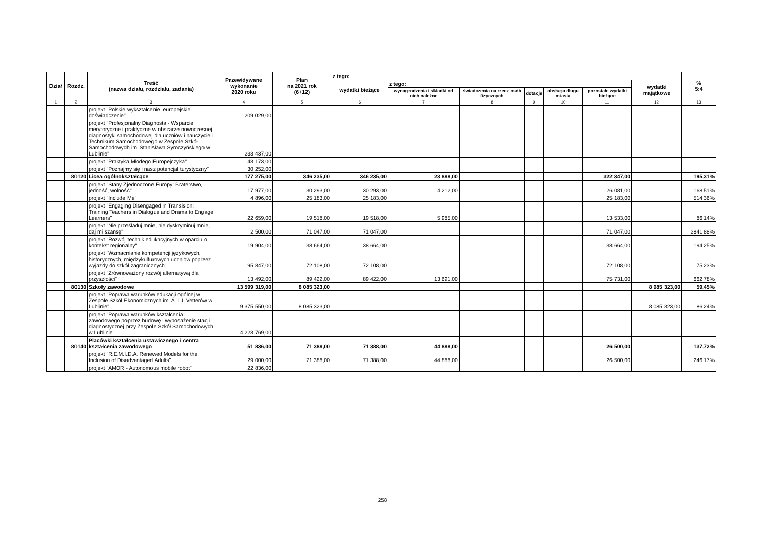| Dział | Rozdz. | Treść (nazwa działu, rozdziału, zadania) | Przewidywane wykonanie 2020 roku | Plan na 2021 rok (6+12) | z tego: | | | | | | | % 5:4 |
| --- | --- | --- | --- | --- | --- | --- | --- | --- | --- | --- | --- | --- |
| | | | | | wydatki bieżące | z tego: | | | | | wydatki majątkowe | |
| | | | | | | wynagrodzenia i składki od nich należne | świadczenia na rzecz osób fizycznych | dotacje | obsługa długu miasta | pozostałe wydatki bieżące | | |
| 1 | 2 | 3 | 4 | 5 | 6 | 7 | 8 | 9 | 10 | 11 | 12 | 13 |
| | | projekt "Polskie wykształcenie, europejskie doświadczenie" | 209 029,00 | | | | | | | | | |
| | | projekt "Profesjonalny Diagnosta - Wsparcie merytoryczne i praktyczne w obszarze nowoczesnej diagnostyki samochodowej dla uczniów i nauczycieli Technikum Samochodowego w Zespole Szkół Samochodowych im. Stanisława Syroczyńskiego w Lublinie" | 233 437,00 | | | | | | | | | |
| | | projekt "Praktyka Młodego Europejczyka" | 43 173,00 | | | | | | | | | |
| | | projekt "Poznajmy się i nasz potencjał turystyczny" | 30 252,00 | | | | | | | | | |
| | 80120 | Licea ogólnokształcące | 177 275,00 | 346 235,00 | 346 235,00 | 23 888,00 | | | | 322 347,00 | | 195,31% |
| | | projekt "Stany Zjednoczone Europy: Braterstwo, jedność, wolność" | 17 977,00 | 30 293,00 | 30 293,00 | 4 212,00 | | | | 26 081,00 | | 168,51% |
| | | projekt "Include Me" | 4 896,00 | 25 183,00 | 25 183,00 | | | | | 25 183,00 | | 514,36% |
| | | projekt "Engaging Disengaged in Transision: Training Teachers in Dialogue and Drama to Engage Learners" | 22 659,00 | 19 518,00 | 19 518,00 | 5 985,00 | | | | 13 533,00 | | 86,14% |
| | | projekt "Nie prześladuj mnie, nie dyskryminuj mnie, daj mi szansę" | 2 500,00 | 71 047,00 | 71 047,00 | | | | | 71 047,00 | | 2841,88% |
| | | projekt "Rozwój technik edukacyjnych w oparciu o kontekst regionalny" | 19 904,00 | 38 664,00 | 38 664,00 | | | | | 38 664,00 | | 194,25% |
| | | projekt "Wzmacnianie kompetencji językowych, historycznych, międzykulturowych uczniów poprzez wyjazdy do szkół zagranicznych" | 95 847,00 | 72 108,00 | 72 108,00 | | | | | 72 108,00 | | 75,23% |
| | | projekt "Zrównoważony rozwój alternatywą dla przyszłości" | 13 492,00 | 89 422,00 | 89 422,00 | 13 691,00 | | | | 75 731,00 | | 662,78% |
| | 80130 | Szkoły zawodowe | 13 599 319,00 | 8 085 323,00 | | | | | | | 8 085 323,00 | 59,45% |
| | | projekt "Poprawa warunków edukacji ogólnej w Zespole Szkół Ekonomicznych im. A. i J. Vetterów w Lublinie" | 9 375 550,00 | 8 085 323,00 | | | | | | | 8 085 323,00 | 86,24% |
| | | projekt "Poprawa warunków kształcenia zawodowego poprzez budowę i wyposażenie stacji diagnostycznej przy Zespole Szkół Samochodowych w Lublinie" | 4 223 769,00 | | | | | | | | | |
| | 80140 | Placówki kształcenia ustawicznego i centra kształcenia zawodowego | 51 836,00 | 71 388,00 | 71 388,00 | 44 888,00 | | | | 26 500,00 | | 137,72% |
| | | projekt "R.E.M.I.D.A. Renewed Models for the Inclusion of Disadvantaged Adults" | 29 000,00 | 71 388,00 | 71 388,00 | 44 888,00 | | | | 26 500,00 | | 246,17% |
| | | projekt "AMOR - Autonomous mobile robot" | 22 836,00 | | | | | | | | | |
258